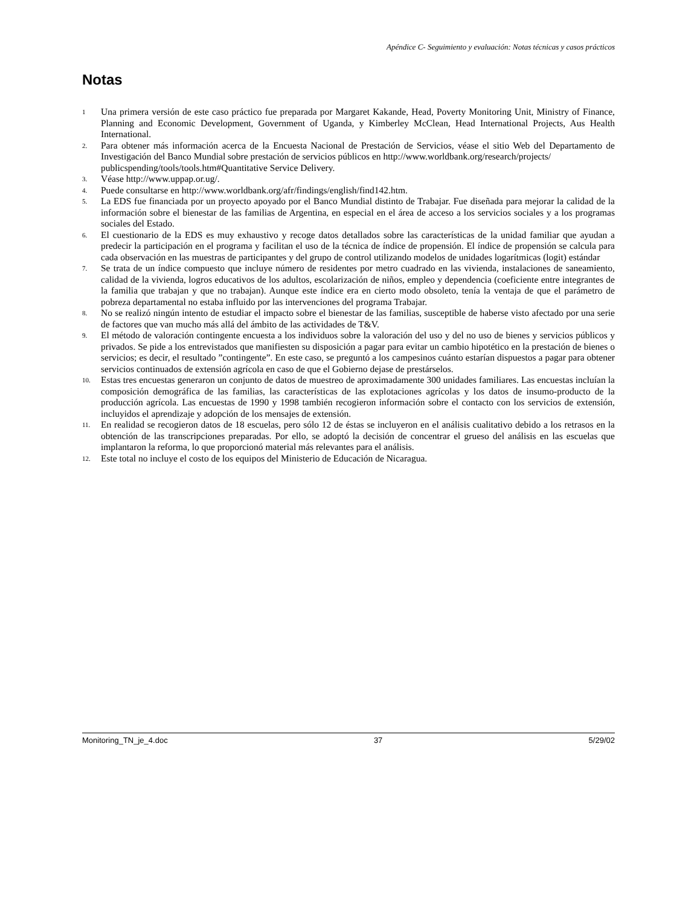Apéndice C- Seguimiento y evaluación: Notas técnicas y casos prácticos
Notas
1
Una primera versión de este caso práctico fue preparada por Margaret Kakande, Head, Poverty Monitoring Unit, Ministry of Finance, Planning and Economic Development, Government of Uganda, y Kimberley McClean, Head International Projects, Aus Health International.
2.
Para obtener más información acerca de la Encuesta Nacional de Prestación de Servicios, véase el sitio Web del Departamento de Investigación del Banco Mundial sobre prestación de servicios públicos en http://www.worldbank.org/research/projects/
publicspending/tools/tools.htm#Quantitative Service Delivery.
3.
Véase http://www.uppap.or.ug/.
4.
Puede consultarse en http://www.worldbank.org/afr/findings/english/find142.htm.
5.
La EDS fue financiada por un proyecto apoyado por el Banco Mundial distinto de Trabajar. Fue diseñada para mejorar la calidad de la información sobre el bienestar de las familias de Argentina, en especial en el área de acceso a los servicios sociales y a los programas sociales del Estado.
6.
El cuestionario de la EDS es muy exhaustivo y recoge datos detallados sobre las características de la unidad familiar que ayudan a predecir la participación en el programa y facilitan el uso de la técnica de índice de propensión. El índice de propensión se calcula para cada observación en las muestras de participantes y del grupo de control utilizando modelos de unidades logarítmicas (logit) estándar
7.
Se trata de un índice compuesto que incluye número de residentes por metro cuadrado en las vivienda, instalaciones de saneamiento, calidad de la vivienda, logros educativos de los adultos, escolarización de niños, empleo y dependencia (coeficiente entre integrantes de la familia que trabajan y que no trabajan). Aunque este índice era en cierto modo obsoleto, tenía la ventaja de que el parámetro de pobreza departamental no estaba influido por las intervenciones del programa Trabajar.
8.
No se realizó ningún intento de estudiar el impacto sobre el bienestar de las familias, susceptible de haberse visto afectado por una serie de factores que van mucho más allá del ámbito de las actividades de T&V.
9.
El método de valoración contingente encuesta a los individuos sobre la valoración del uso y del no uso de bienes y servicios públicos y privados. Se pide a los entrevistados que manifiesten su disposición a pagar para evitar un cambio hipotético en la prestación de bienes o servicios; es decir, el resultado ”contingente”. En este caso, se preguntó a los campesinos cuánto estarían dispuestos a pagar para obtener servicios continuados de extensión agrícola en caso de que el Gobierno dejase de prestárselos.
10.
Estas tres encuestas generaron un conjunto de datos de muestreo de aproximadamente 300 unidades familiares. Las encuestas incluían la composición demográfica de las familias, las características de las explotaciones agrícolas y los datos de insumo-producto de la producción agrícola. Las encuestas de 1990 y 1998 también recogieron información sobre el contacto con los servicios de extensión, incluyidos el aprendizaje y adopción de los mensajes de extensión.
11.
En realidad se recogieron datos de 18 escuelas, pero sólo 12 de éstas se incluyeron en el análisis cualitativo debido a los retrasos en la obtención de las transcripciones preparadas. Por ello, se adoptó la decisión de concentrar el grueso del análisis en las escuelas que implantaron la reforma, lo que proporcionó material más relevantes para el análisis.
12.
Este total no incluye el costo de los equipos del Ministerio de Educación de Nicaragua.
Monitoring_TN_je_4.doc 37 5/29/02